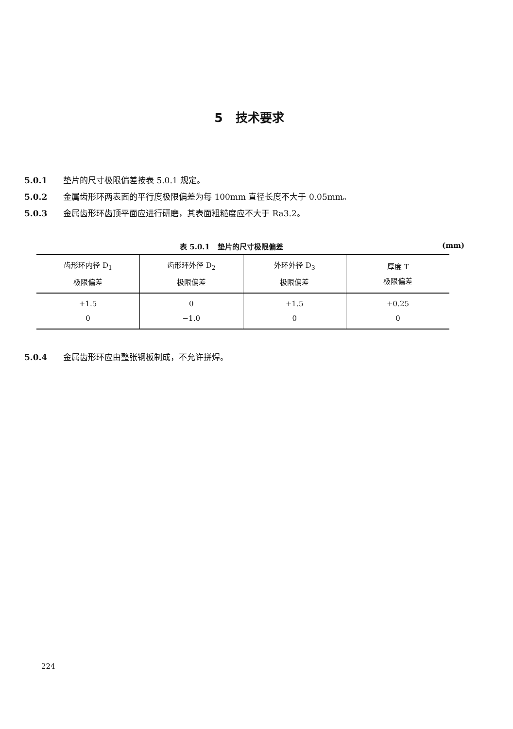5 技术要求
5.0.1 垫片的尺寸极限偏差按表 5.0.1 规定。
5.0.2 金属齿形环两表面的平行度极限偏差为每 100mm 直径长度不大于 0.05mm。
5.0.3 金属齿形环齿顶平面应进行研磨，其表面粗糙度应不大于 Ra3.2。
表 5.0.1 垫片的尺寸极限偏差 (mm)
| 齿形环内径 D<sub>1</sub> 极限偏差 | 齿形环外径 D<sub>2</sub> 极限偏差 | 外环外径 D<sub>3</sub> 极限偏差 | 厚度 T 极限偏差 |
| --- | --- | --- | --- |
| +1.5 0 | 0 −1.0 | +1.5 0 | +0.25 0 |
5.0.4 金属齿形环应由整张钢板制成，不允许拼焊。
224